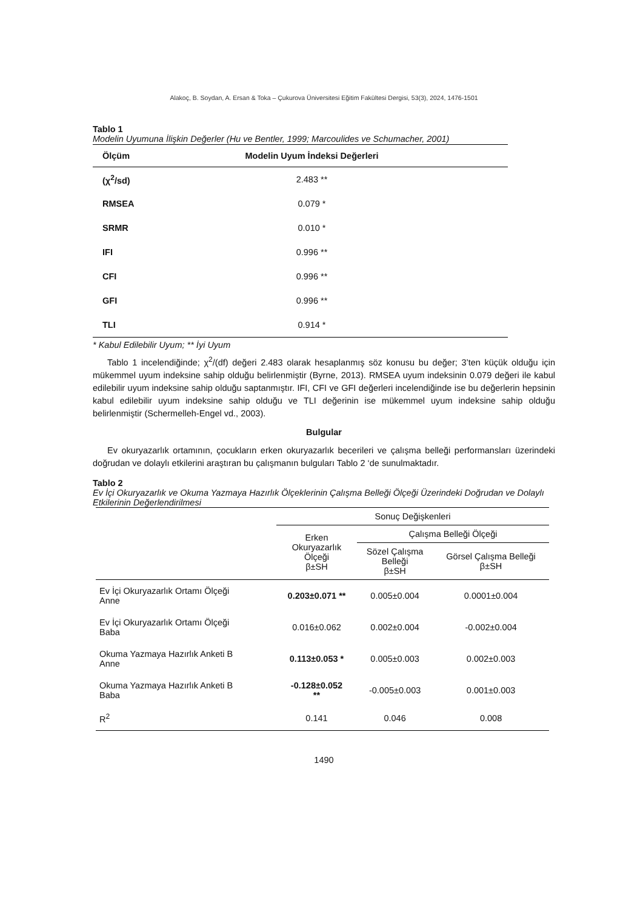Alakoç, B. Soydan, A. Ersan & Toka – Çukurova Üniversitesi Eğitim Fakültesi Dergisi, 53(3), 2024, 1476-1501
Tablo 1
Modelin Uyumuna İlişkin Değerler (Hu ve Bentler, 1999; Marcoulides ve Schumacher, 2001)
| Ölçüm | Modelin Uyum İndeksi Değerleri |
| --- | --- |
| (χ<sup>2</sup>/sd) | 2.483 ** |
| RMSEA | 0.079 * |
| SRMR | 0.010 * |
| IFI | 0.996 ** |
| CFI | 0.996 ** |
| GFI | 0.996 ** |
| TLI | 0.914 * |
* Kabul Edilebilir Uyum; ** İyi Uyum
Tablo 1 incelendiğinde; χ<sup>2</sup>/(df) değeri 2.483 olarak hesaplanmış söz konusu bu değer; 3’ten küçük olduğu için mükemmel uyum indeksine sahip olduğu belirlenmiştir (Byrne, 2013). RMSEA uyum indeksinin 0.079 değeri ile kabul edilebilir uyum indeksine sahip olduğu saptanmıştır. IFI, CFI ve GFI değerleri incelendiğinde ise bu değerlerin hepsinin kabul edilebilir uyum indeksine sahip olduğu ve TLI değerinin ise mükemmel uyum indeksine sahip olduğu belirlenmiştir (Schermelleh-Engel vd., 2003).
Bulgular
Ev okuryazarlık ortamının, çocukların erken okuryazarlık becerileri ve çalışma belleği performansları üzerindeki doğrudan ve dolaylı etkilerini araştıran bu çalışmanın bulguları Tablo 2 ‘de sunulmaktadır.
Tablo 2
Ev İçi Okuryazarlık ve Okuma Yazmaya Hazırlık Ölçeklerinin Çalışma Belleği Ölçeği Üzerindeki Doğrudan ve Dolaylı Etkilerinin Değerlendirilmesi
| | Sonuç Değişkenleri | | |
| --- | --- | --- | --- |
| | Erken Okuryazarlık Ölçeği β±SH | Çalışma Belleği Ölçeği | |
| | | Sözel Çalışma Belleği β±SH | Görsel Çalışma Belleği β±SH |
| Ev İçi Okuryazarlık Ortamı Ölçeği Anne | 0.203±0.071 ** | 0.005±0.004 | 0.0001±0.004 |
| Ev İçi Okuryazarlık Ortamı Ölçeği Baba | 0.016±0.062 | 0.002±0.004 | -0.002±0.004 |
| Okuma Yazmaya Hazırlık Anketi B Anne | 0.113±0.053 * | 0.005±0.003 | 0.002±0.003 |
| Okuma Yazmaya Hazırlık Anketi B Baba | -0.128±0.052 ** | -0.005±0.003 | 0.001±0.003 |
| R<sup>2</sup> | 0.141 | 0.046 | 0.008 |
1490